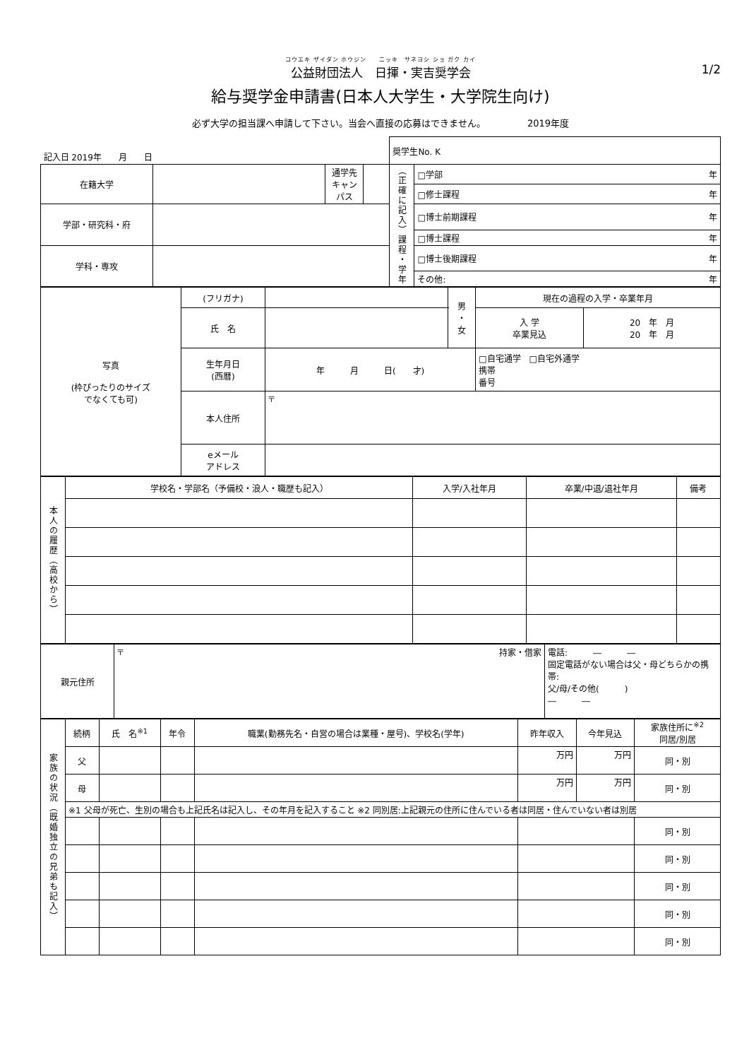コウエキ ザイダン ホウジン　　ニッキ　サネヨシ ショ ガク カイ
公益財団法人　日揮・実吉奨学会
1/2
給与奨学金申請書(日本人大学生・大学院生向け)
必ず大学の担当課へ申請して下さい。当会へ直接の応募はできません。　　　　　2019年度
| 記入日 2019年 月 日 | | | | 奨学生No. K | |
| 在籍大学 | | 通学先 キャンパス | | （正確に記入）課程・学年 | □学部 年 |
| | | | | | □修士課程 年 |
| 学部・研究科・府 | | | | | □博士前期課程 年 |
| | | | | | □博士課程 年 |
| 学科・専攻 | | | | | □博士後期課程 年 |
| | | | | | その他: 年 |
| 写真 (枠ぴったりのサイズ でなくても可) | (フリガナ) | | 男 ・ 女 | 現在の過程の入学・卒業年月 | |
| | 氏 名 | | | 入 学 卒業見込 | 20 年 月 20 年 月 |
| | 生年月日 (西暦) | 年 月 日( 才) | | □自宅通学 □自宅外通学 携帯 番号 | |
| | 本人住所 | 〒 | | | |
| | eメール アドレス | | | | |
| 本人の履歴（高校から） | 学校名・学部名（予備校・浪人・職歴も記入） | 入学/入社年月 | 卒業/中退/退社年月 | 備考 |
| 親元住所 | 〒 持家・借家 | 電話: ― ― 固定電話がない場合は父・母どちらかの携帯: 父/母/その他( ) ― ― |
| 家族の状況（既婚独立の兄弟も記入） | 続柄 | 氏 名<sup>※1</sup> | 年令 | 職業(勤務先名・自営の場合は業種・屋号)、学校名(学年) | 昨年収入 | 今年見込 | 家族住所に<sup>※2</sup> 同居/別居 |
| | 父 | | | | 万円 | 万円 | 同・別 |
| | 母 | | | | 万円 | 万円 | 同・別 |
| | ※1 父母が死亡、生別の場合も上記氏名は記入し、その年月を記入すること ※2 同別居:上記親元の住所に住んでいる者は同居・住んでいない者は別居 | | | | | | |
| | | | | | | | 同・別 |
| | | | | | | | 同・別 |
| | | | | | | | 同・別 |
| | | | | | | | 同・別 |
| | | | | | | | 同・別 |